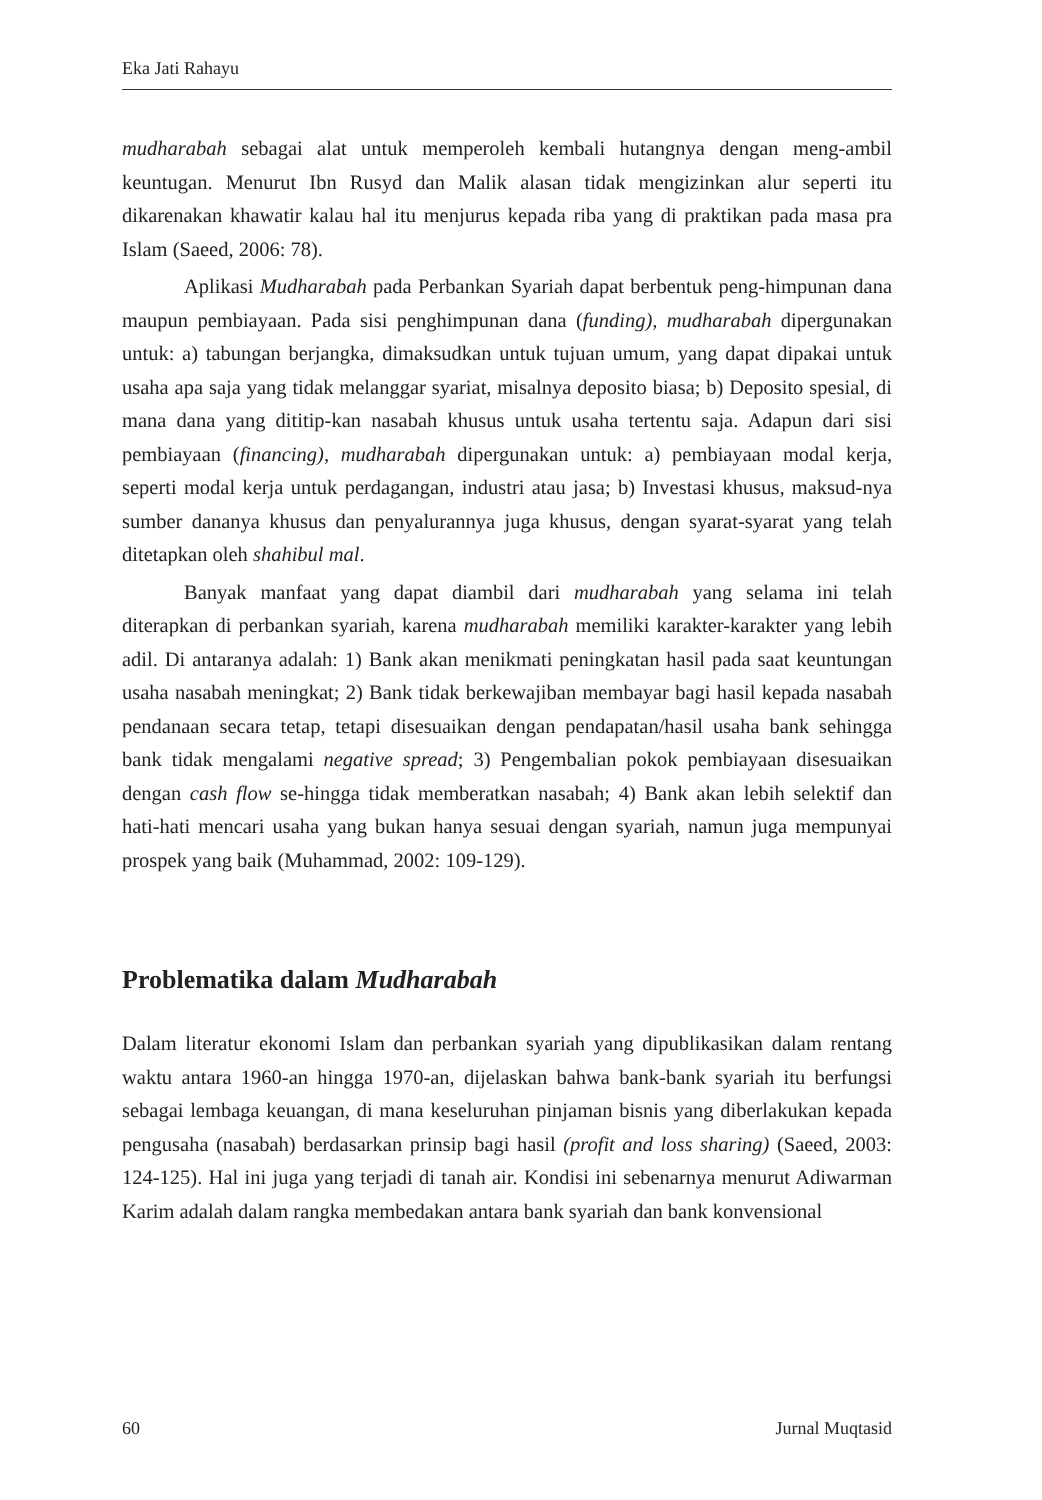Eka Jati Rahayu
mudharabah sebagai alat untuk memperoleh kembali hutangnya dengan meng-ambil keuntugan. Menurut Ibn Rusyd dan Malik alasan tidak mengizinkan alur seperti itu dikarenakan khawatir kalau hal itu menjurus kepada riba yang di praktikan pada masa pra Islam (Saeed, 2006: 78).
Aplikasi Mudharabah pada Perbankan Syariah dapat berbentuk peng-himpunan dana maupun pembiayaan. Pada sisi penghimpunan dana (funding), mudharabah dipergunakan untuk: a) tabungan berjangka, dimaksudkan untuk tujuan umum, yang dapat dipakai untuk usaha apa saja yang tidak melanggar syariat, misalnya deposito biasa; b) Deposito spesial, di mana dana yang dititip-kan nasabah khusus untuk usaha tertentu saja. Adapun dari sisi pembiayaan (financing), mudharabah dipergunakan untuk: a) pembiayaan modal kerja, seperti modal kerja untuk perdagangan, industri atau jasa; b) Investasi khusus, maksud-nya sumber dananya khusus dan penyalurannya juga khusus, dengan syarat-syarat yang telah ditetapkan oleh shahibul mal.
Banyak manfaat yang dapat diambil dari mudharabah yang selama ini telah diterapkan di perbankan syariah, karena mudharabah memiliki karakter-karakter yang lebih adil. Di antaranya adalah: 1) Bank akan menikmati peningkatan hasil pada saat keuntungan usaha nasabah meningkat; 2) Bank tidak berkewajiban membayar bagi hasil kepada nasabah pendanaan secara tetap, tetapi disesuaikan dengan pendapatan/hasil usaha bank sehingga bank tidak mengalami negative spread; 3) Pengembalian pokok pembiayaan disesuaikan dengan cash flow se-hingga tidak memberatkan nasabah; 4) Bank akan lebih selektif dan hati-hati mencari usaha yang bukan hanya sesuai dengan syariah, namun juga mempunyai prospek yang baik (Muhammad, 2002: 109-129).
Problematika dalam Mudharabah
Dalam literatur ekonomi Islam dan perbankan syariah yang dipublikasikan dalam rentang waktu antara 1960-an hingga 1970-an, dijelaskan bahwa bank-bank syariah itu berfungsi sebagai lembaga keuangan, di mana keseluruhan pinjaman bisnis yang diberlakukan kepada pengusaha (nasabah) berdasarkan prinsip bagi hasil (profit and loss sharing) (Saeed, 2003: 124-125). Hal ini juga yang terjadi di tanah air. Kondisi ini sebenarnya menurut Adiwarman Karim adalah dalam rangka membedakan antara bank syariah dan bank konvensional
60 Jurnal Muqtasid